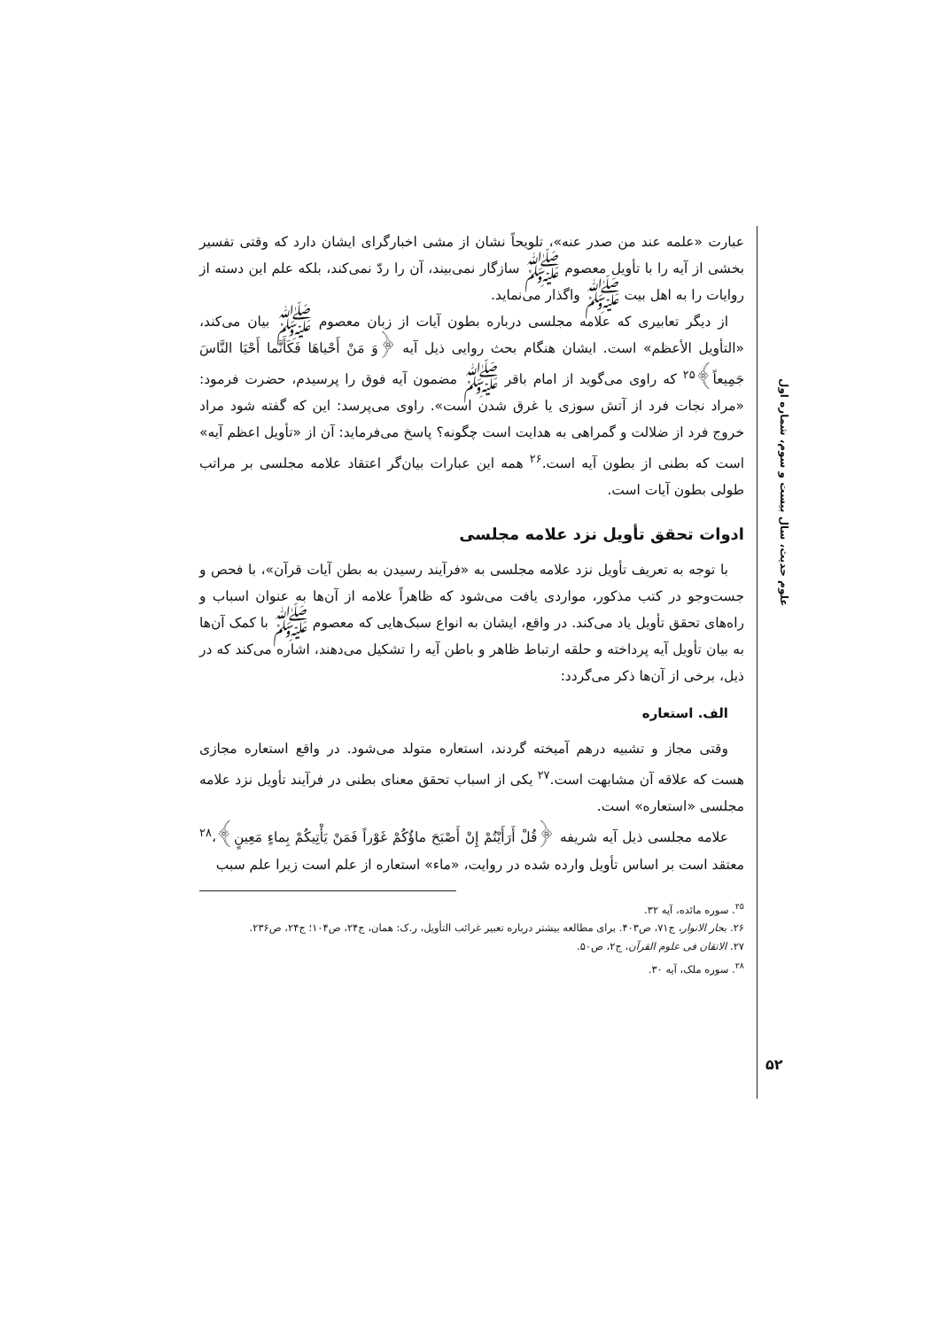علوم حدیث، سال بیست و سوم، شماره اول
عبارت «علمه عند من صدر عنه»، تلویحاً نشان از مشی اخبارگرای ایشان دارد که وقتی تفسیر بخشی از آیه را با تأویل معصوم ﷺ سازگار نمی‌بیند، آن را ردّ نمی‌کند، بلکه علم این دسته از روایات را به اهل بیت ﷺ واگذار می‌نماید.
از دیگر تعابیری که علامه مجلسی درباره بطون آیات از زبان معصوم ﷺ بیان می‌کند، «التأویل الأعظم» است. ایشان هنگام بحث روایی ذیل آیه ﴿وَ مَنْ أَحْیاهَا فَکَأَنَّما أَحْیَا النَّاسَ جَمِیعاً﴾<sup>۲۵</sup> که راوی می‌گوید از امام باقر ﷺ مضمون آیه فوق را پرسیدم، حضرت فرمود: «مراد نجات فرد از آتش سوزی یا غرق شدن است». راوی می‌پرسد: این که گفته شود مراد خروج فرد از ضلالت و گمراهی به هدایت است چگونه؟ پاسخ می‌فرماید: آن از «تأویل اعظم آیه» است که بطنی از بطون آیه است.<sup>۲۶</sup> همه این عبارات بیان‌گر اعتقاد علامه مجلسی بر مراتب طولی بطون آیات است.
ادوات تحقق تأویل نزد علامه مجلسی
با توجه به تعریف تأویل نزد علامه مجلسی به «فرآیند رسیدن به بطن آیات قرآن»، با فحص و جست‌وجو در کتب مذکور، مواردی یافت می‌شود که ظاهراً علامه از آن‌ها به عنوان اسباب و راه‌های تحقق تأویل یاد می‌کند. در واقع، ایشان به انواع سبک‌هایی که معصوم ﷺ با کمک آن‌ها به بیان تأویل آیه پرداخته و حلقه ارتباط ظاهر و باطن آیه را تشکیل می‌دهند، اشاره می‌کند که در ذیل، برخی از آن‌ها ذکر می‌گردد:
الف. استعاره
وقتی مجاز و تشبیه درهم آمیخته گردند، استعاره متولد می‌شود. در واقع استعاره مجازی هست که علاقه آن مشابهت است.<sup>۲۷</sup> یکی از اسباب تحقق معنای بطنی در فرآیند تأویل نزد علامه مجلسی «استعاره» است.
علامه مجلسی ذیل آیه شریفه ﴿قُلْ أَرَأَیْتُمْ إِنْ أَصْبَحَ ماؤُکُمْ غَوْراً فَمَنْ یَأْتِیکُمْ بِماءٍ مَعِینٍ﴾،<sup>۲۸</sup> معتقد است بر اساس تأویل وارده شده در روایت، «ماء» استعاره از علم است زیرا علم سبب
<sup>۲۵</sup>. سوره مائده، آیه ۳۲.
۲۶. بحار الانوار، ج۷۱، ص۴۰۳. برای مطالعه بیشتر درباره تعبیر غرائب التأویل، ر.ک: همان، ج۲۴، ص۱۰۴؛ ج۲۴، ص۲۳۶.
۲۷. الاتقان فی علوم القرآن، ج۲، ص۵۰.
<sup>۲۸</sup>. سوره ملک، آیه ۳۰.
۵۲